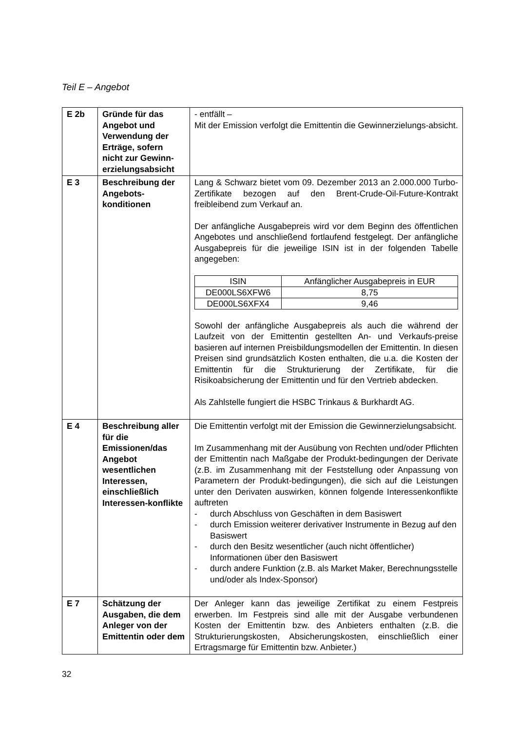Teil E – Angebot
| E 2b | Gründe für das Angebot und Verwendung der Erträge, sofern nicht zur Gewinn-erzielungsabsicht | - entfällt – Mit der Emission verfolgt die Emittentin die Gewinnerzielungs-absicht. |
| E 3 | Beschreibung der Angebots-konditionen | Lang & Schwarz bietet vom 09. Dezember 2013 an 2.000.000 Turbo-Zertifikate bezogen auf den Brent-Crude-Oil-Future-Kontrakt freibleibend zum Verkauf an. Der anfängliche Ausgabepreis wird vor dem Beginn des öffentlichen Angebotes und anschließend fortlaufend festgelegt. Der anfängliche Ausgabepreis für die jeweilige ISIN ist in der folgenden Tabelle angegeben: / ISIN / Anfänglicher Ausgabepreis in EUR / / --- / --- / / DE000LS6XFW6 / 8,75 / / DE000LS6XFX4 / 9,46 / Sowohl der anfängliche Ausgabepreis als auch die während der Laufzeit von der Emittentin gestellten An- und Verkaufs-preise basieren auf internen Preisbildungsmodellen der Emittentin. In diesen Preisen sind grundsätzlich Kosten enthalten, die u.a. die Kosten der Emittentin für die Strukturierung der Zertifikate, für die Risikoabsicherung der Emittentin und für den Vertrieb abdecken. Als Zahlstelle fungiert die HSBC Trinkaus & Burkhardt AG. |
| E 4 | Beschreibung aller für die Emissionen/das Angebot wesentlichen Interessen, einschließlich Interessen-konflikte | Die Emittentin verfolgt mit der Emission die Gewinnerzielungsabsicht. Im Zusammenhang mit der Ausübung von Rechten und/oder Pflichten der Emittentin nach Maßgabe der Produkt-bedingungen der Derivate (z.B. im Zusammenhang mit der Feststellung oder Anpassung von Parametern der Produkt-bedingungen), die sich auf die Leistungen unter den Derivaten auswirken, können folgende Interessenkonflikte auftreten - durch Abschluss von Geschäften in dem Basiswert - durch Emission weiterer derivativer Instrumente in Bezug auf den Basiswert - durch den Besitz wesentlicher (auch nicht öffentlicher) Informationen über den Basiswert - durch andere Funktion (z.B. als Market Maker, Berechnungsstelle und/oder als Index-Sponsor) |
| E 7 | Schätzung der Ausgaben, die dem Anleger von der Emittentin oder dem | Der Anleger kann das jeweilige Zertifikat zu einem Festpreis erwerben. Im Festpreis sind alle mit der Ausgabe verbundenen Kosten der Emittentin bzw. des Anbieters enthalten (z.B. die Strukturierungskosten, Absicherungskosten, einschließlich einer Ertragsmarge für Emittentin bzw. Anbieter.) |
32